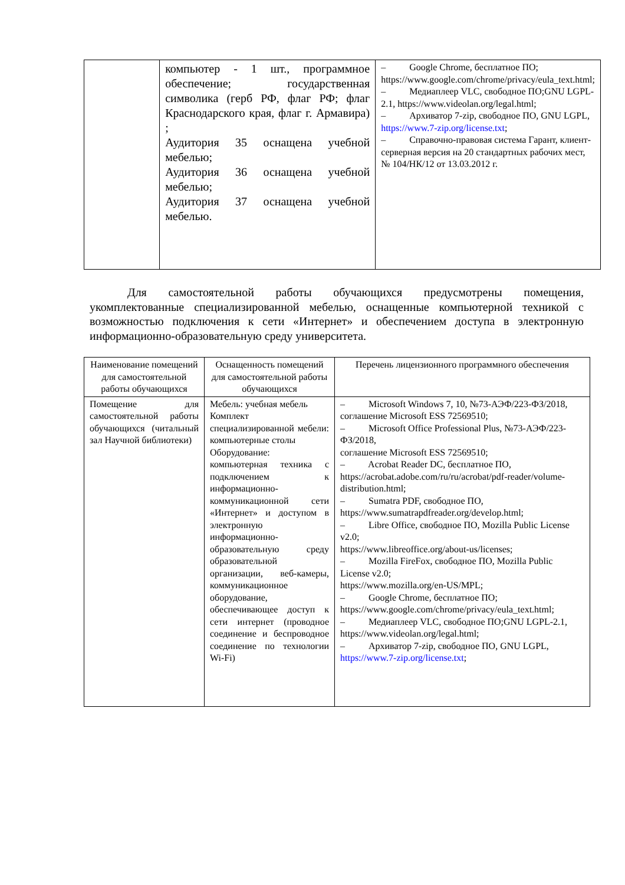| | компьютер - 1 шт., программное обеспечение; государственная символика (герб РФ, флаг РФ; флаг Краснодарского края, флаг г. Армавира) ; Аудитория 35 оснащена учебной мебелью; Аудитория 36 оснащена учебной мебелью; Аудитория 37 оснащена учебной мебелью. | – Google Chrome, бесплатное ПО; https://www.google.com/chrome/privacy/eula_text.html; – Медиаплеер VLC, свободное ПО;GNU LGPL-2.1, https://www.videolan.org/legal.html; – Архиватор 7-zip, свободное ПО, GNU LGPL, https://www.7-zip.org/license.txt ; – Справочно-правовая система Гарант, клиент-серверная версия на 20 стандартных рабочих мест, № 104/НК/12 от 13.03.2012 г. |
Для самостоятельной работы обучающихся предусмотрены помещения, укомплектованные специализированной мебелью, оснащенные компьютерной техникой с возможностью подключения к сети «Интернет» и обеспечением доступа в электронную информационно-образовательную среду университета.
| Наименование помещений для самостоятельной работы обучающихся | Оснащенность помещений для самостоятельной работы обучающихся | Перечень лицензионного программного обеспечения |
| --- | --- | --- |
| Помещение для самостоятельной работы обучающихся (читальный зал Научной библиотеки) | Мебель: учебная мебель Комплект специализированной мебели: компьютерные столы Оборудование: компьютерная техника с подключением к информационно-коммуникационной сети «Интернет» и доступом в электронную информационно-образовательную среду образовательной организации, веб-камеры, коммуникационное оборудование, обеспечивающее доступ к сети интернет (проводное соединение и беспроводное соединение по технологии Wi-Fi) | – Microsoft Windows 7, 10, №73-АЭФ/223-ФЗ/2018, соглашение Microsoft ESS 72569510; – Microsoft Office Professional Plus, №73-АЭФ/223-ФЗ/2018, соглашение Microsoft ESS 72569510; – Acrobat Reader DC, бесплатное ПО, https://acrobat.adobe.com/ru/ru/acrobat/pdf-reader/volume-distribution.html; – Sumatra PDF, свободное ПО, https://www.sumatrapdfreader.org/develop.html; – Libre Office, свободное ПО, Mozilla Public License v2.0; https://www.libreoffice.org/about-us/licenses; – Mozilla FireFox, свободное ПО, Mozilla Public License v2.0; https://www.mozilla.org/en-US/MPL; – Google Chrome, бесплатное ПО; https://www.google.com/chrome/privacy/eula_text.html; – Медиаплеер VLC, свободное ПО;GNU LGPL-2.1, https://www.videolan.org/legal.html; – Архиватор 7-zip, свободное ПО, GNU LGPL, https://www.7-zip.org/license.txt ; |